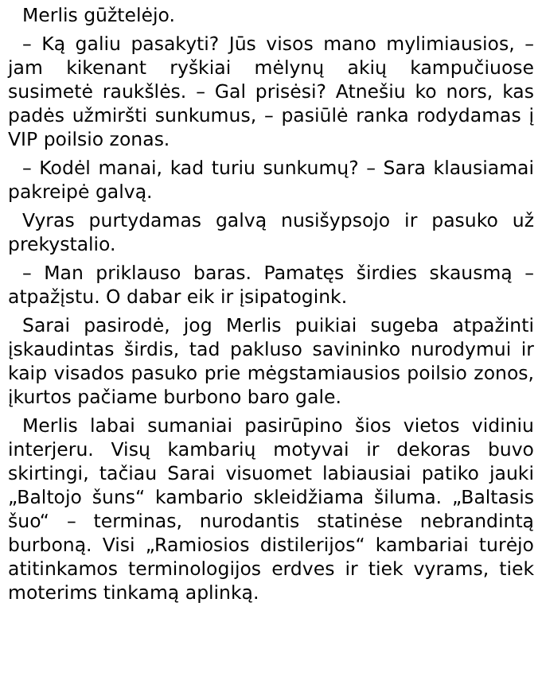Merlis gūžtelėjo.
– Ką galiu pasakyti? Jūs visos mano mylimiausios, – jam kikenant ryškiai mėlynų akių kampučiuose susimetė raukšlės. – Gal prisėsi? Atnešiu ko nors, kas padės užmiršti sunkumus, – pasiūlė ranka rodydamas į VIP poilsio zonas.
– Kodėl manai, kad turiu sunkumų? – Sara klausiamai pakreipė galvą.
Vyras purtydamas galvą nusišypsojo ir pasuko už prekystalio.
– Man priklauso baras. Pamatęs širdies skausmą – atpažįstu. O dabar eik ir įsipatogink.
Sarai pasirodė, jog Merlis puikiai sugeba atpažinti įskaudintas širdis, tad pakluso savininko nurodymui ir kaip visados pasuko prie mėgstamiausios poilsio zonos, įkurtos pačiame burbono baro gale.
Merlis labai sumaniai pasirūpino šios vietos vidiniu interjeru. Visų kambarių motyvai ir dekoras buvo skirtingi, tačiau Sarai visuomet labiausiai patiko jauki „Baltojo šuns“ kambario skleidžiama šiluma. „Baltasis šuo“ – terminas, nurodantis statinėse nebrandintą burboną. Visi „Ramiosios distilerijos“ kambariai turėjo atitinkamos terminologijos erdves ir tiek vyrams, tiek moterims tinkamą aplinką.